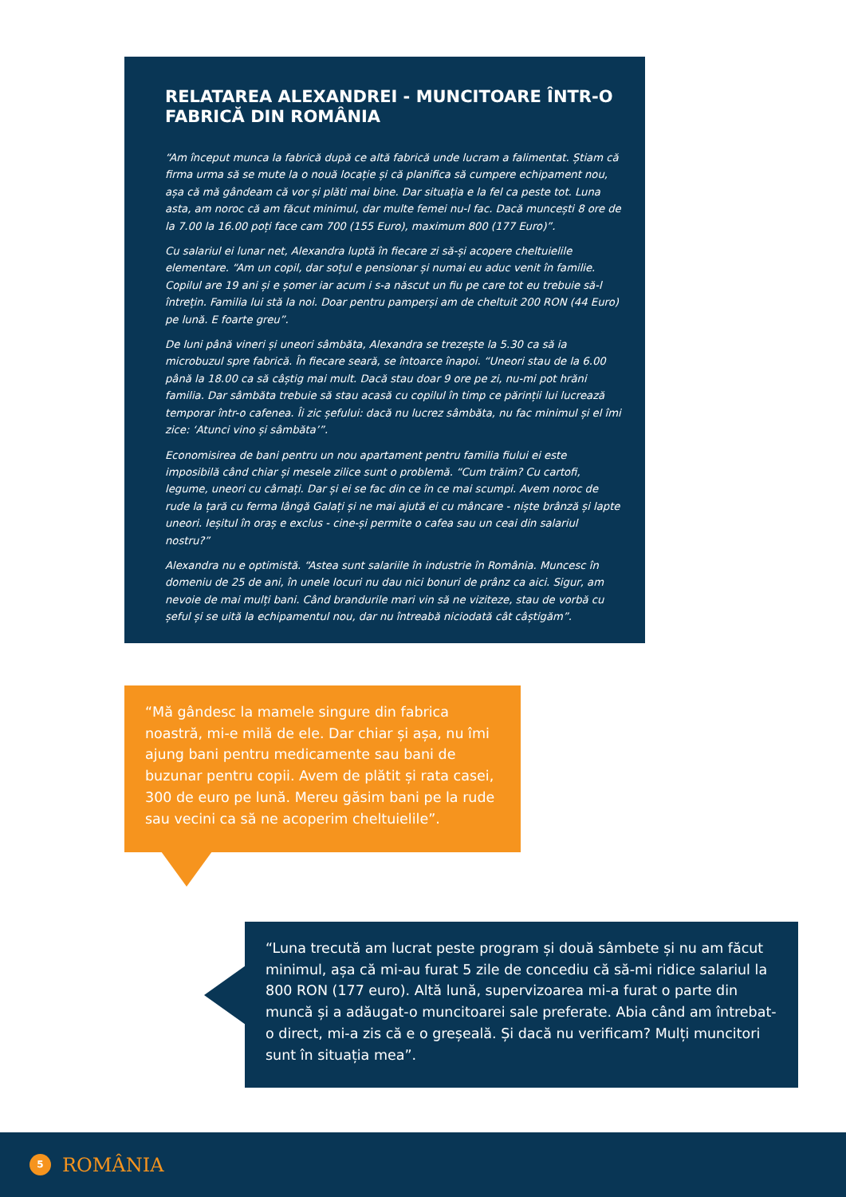RELATAREA ALEXANDREI - MUNCITOARE ÎNTR-O FABRICĂ DIN ROMÂNIA
“Am început munca la fabrică după ce altă fabrică unde lucram a falimentat. Știam că firma urma să se mute la o nouă locație și că planifica să cumpere echipament nou, așa că mă gândeam că vor și plăti mai bine. Dar situația e la fel ca peste tot. Luna asta, am noroc că am făcut minimul, dar multe femei nu-l fac. Dacă muncești 8 ore de la 7.00 la 16.00 poți face cam 700 (155 Euro), maximum 800 (177 Euro)”.
Cu salariul ei lunar net, Alexandra luptă în fiecare zi să-și acopere cheltuielile elementare. “Am un copil, dar soțul e pensionar și numai eu aduc venit în familie. Copilul are 19 ani și e șomer iar acum i s-a născut un fiu pe care tot eu trebuie să-l întrețin. Familia lui stă la noi. Doar pentru pamperși am de cheltuit 200 RON (44 Euro) pe lună. E foarte greu”.
De luni până vineri și uneori sâmbăta, Alexandra se trezește la 5.30 ca să ia microbuzul spre fabrică. În fiecare seară, se întoarce înapoi. “Uneori stau de la 6.00 până la 18.00 ca să câștig mai mult. Dacă stau doar 9 ore pe zi, nu-mi pot hrăni familia. Dar sâmbăta trebuie să stau acasă cu copilul în timp ce părinții lui lucrează temporar într-o cafenea. Îi zic șefului: dacă nu lucrez sâmbăta, nu fac minimul și el îmi zice: ‘Atunci vino și sâmbăta’”.
Economisirea de bani pentru un nou apartament pentru familia fiului ei este imposibilă când chiar și mesele zilice sunt o problemă. “Cum trăim? Cu cartofi, legume, uneori cu cârnați. Dar și ei se fac din ce în ce mai scumpi. Avem noroc de rude la țară cu ferma lângă Galați și ne mai ajută ei cu mâncare - niște brânză și lapte uneori. Ieșitul în oraș e exclus - cine-și permite o cafea sau un ceai din salariul nostru?”
Alexandra nu e optimistă. “Astea sunt salariile în industrie în România. Muncesc în domeniu de 25 de ani, în unele locuri nu dau nici bonuri de prânz ca aici. Sigur, am nevoie de mai mulți bani. Când brandurile mari vin să ne viziteze, stau de vorbă cu șeful și se uită la echipamentul nou, dar nu întreabă niciodată cât câștigăm”.
“Mă gândesc la mamele singure din fabrica noastră, mi-e milă de ele. Dar chiar și așa, nu îmi ajung bani pentru medicamente sau bani de buzunar pentru copii. Avem de plătit și rata casei, 300 de euro pe lună. Mereu găsim bani pe la rude sau vecini ca să ne acoperim cheltuielile”.
“Luna trecută am lucrat peste program și două sâmbete și nu am făcut minimul, așa că mi-au furat 5 zile de concediu că să-mi ridice salariul la 800 RON (177 euro). Altă lună, supervizoarea mi-a furat o parte din muncă și a adăugat-o muncitoarei sale preferate. Abia când am întrebat-o direct, mi-a zis că e o greșeală. Și dacă nu verificam? Mulți muncitori sunt în situația mea”.
5
ROMÂNIA